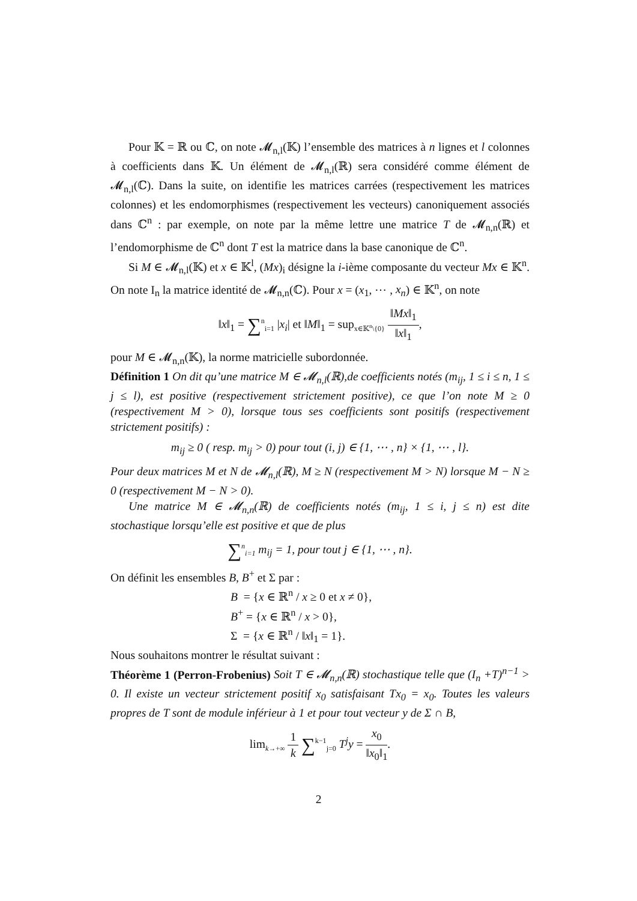Pour 𝕂 = ℝ ou ℂ, on note 𝓜<sub>n,l</sub>(𝕂) l’ensemble des matrices à n lignes et l colonnes à coefficients dans 𝕂. Un élément de 𝓜<sub>n,l</sub>(ℝ) sera considéré comme élément de 𝓜<sub>n,l</sub>(ℂ). Dans la suite, on identifie les matrices carrées (respectivement les matrices colonnes) et les endomorphismes (respectivement les vecteurs) canoniquement associés dans ℂ<sup>n</sup> : par exemple, on note par la même lettre une matrice T de 𝓜<sub>n,n</sub>(ℝ) et l’endomorphisme de ℂ<sup>n</sup> dont T est la matrice dans la base canonique de ℂ<sup>n</sup>.
Si M ∈ 𝓜<sub>n,l</sub>(𝕂) et x ∈ 𝕂<sup>l</sup>, (Mx)<sub>i</sub> désigne la i-ième composante du vecteur Mx ∈ 𝕂<sup>n</sup>. On note I<sub>n</sub> la matrice identité de 𝓜<sub>n,n</sub>(ℂ). Pour x = (x<sub>1</sub>, ⋯ , x<sub>n</sub>) ∈ 𝕂<sup>n</sup>, on note
‖x‖<sub>1</sub> = ∑<sup>n</sup><sub>i=1</sub> |x<sub>i</sub>| et ‖M‖<sub>1</sub> = sup<sub>x∈𝕂<sup>n</sup>\{0}</sub> ‖Mx‖<sub>1</sub> ‖x‖<sub>1</sub>,
pour M ∈ 𝓜<sub>n,n</sub>(𝕂), la norme matricielle subordonnée.
Définition 1 On dit qu’une matrice M ∈ 𝓜<sub>n,l</sub>(ℝ),de coefficients notés (m<sub>ij</sub>, 1 ≤ i ≤ n, 1 ≤ j ≤ l), est positive (respectivement strictement positive), ce que l’on note M ≥ 0 (respectivement M > 0), lorsque tous ses coefficients sont positifs (respectivement strictement positifs) :
m<sub>ij</sub> ≥ 0 ( resp. m<sub>ij</sub> > 0) pour tout (i, j) ∈ {1, ⋯ , n} × {1, ⋯ , l}.
Pour deux matrices M et N de 𝓜<sub>n,l</sub>(ℝ), M ≥ N (respectivement M > N) lorsque M − N ≥ 0 (respectivement M − N > 0).
Une matrice M ∈ 𝓜<sub>n,n</sub>(ℝ) de coefficients notés (m<sub>ij</sub>, 1 ≤ i, j ≤ n) est dite stochastique lorsqu’elle est positive et que de plus
∑<sup>n</sup><sub>i=1</sub> m<sub>ij</sub> = 1, pour tout j ∈ {1, ⋯ , n}.
On définit les ensembles B, B<sup>+</sup> et Σ par :
B = {x ∈ ℝ<sup>n</sup> / x ≥ 0 et x ≠ 0},
B<sup>+</sup> = {x ∈ ℝ<sup>n</sup> / x > 0},
Σ = {x ∈ ℝ<sup>n</sup> / ‖x‖<sub>1</sub> = 1}.
Nous souhaitons montrer le résultat suivant :
Théorème 1 (Perron-Frobenius) Soit T ∈ 𝓜<sub>n,n</sub>(ℝ) stochastique telle que (I<sub>n</sub> +T)<sup>n−1</sup> > 0. Il existe un vecteur strictement positif x<sub>0</sub> satisfaisant Tx<sub>0</sub> = x<sub>0</sub>. Toutes les valeurs propres de T sont de module inférieur à 1 et pour tout vecteur y de Σ ∩ B,
lim<sub>k→+∞</sub> 1 k ∑<sup>k−1</sup><sub>j=0</sub> T<sup>j</sup>y = x<sub>0</sub> ‖x<sub>0</sub>‖<sub>1</sub>.
2